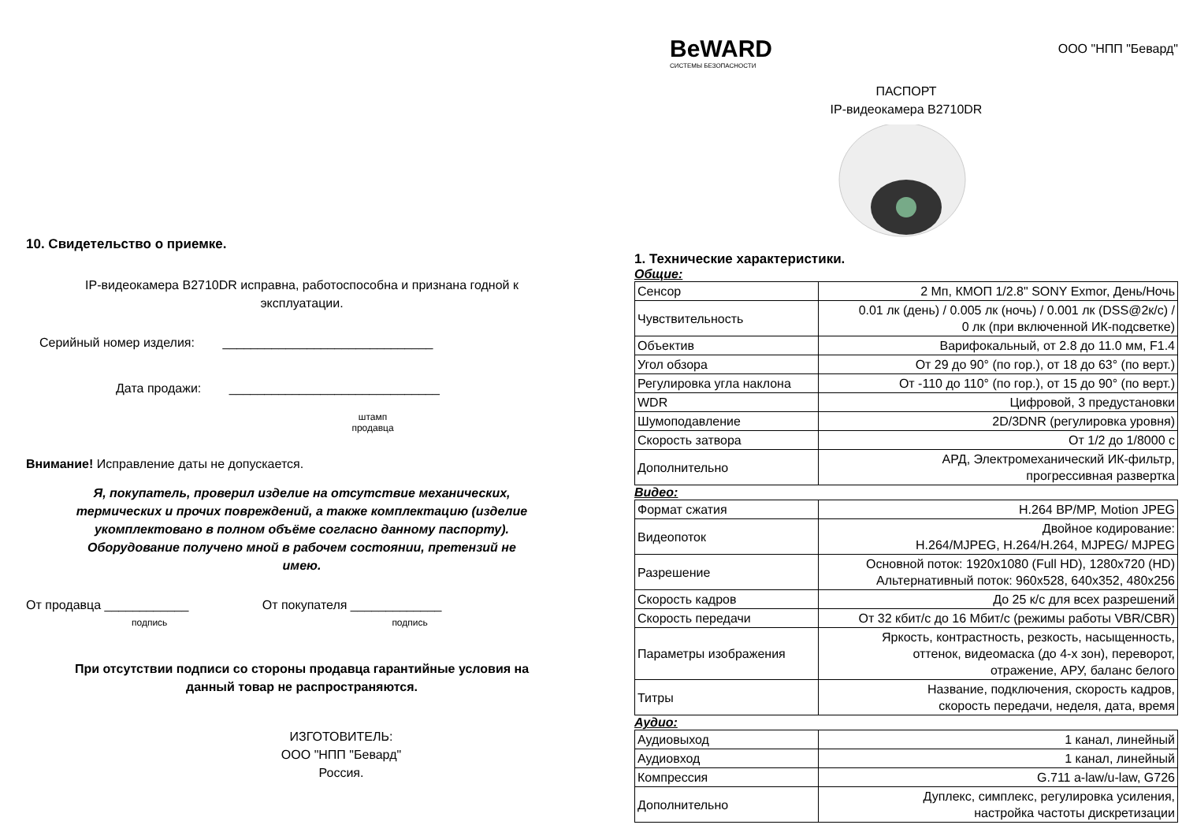10. Свидетельство о приемке.
IP-видеокамера B2710DR исправна, работоспособна и признана годной к
эксплуатации.
Серийный номер изделия: ______________________________
Дата продажи: ______________________________
штамп
продавца
Внимание! Исправление даты не допускается.
Я, покупатель, проверил изделие на отсутствие механических,
термических и прочих повреждений, а также комплектацию (изделие
укомплектовано в полном объёме согласно данному паспорту).
Оборудование получено мной в рабочем состоянии, претензий не
имею.
От продавца ____________ От покупателя _____________
подпись подпись
При отсутствии подписи со стороны продавца гарантийные условия на
данный товар не распространяются.
ИЗГОТОВИТЕЛЬ:
ООО "НПП "Бевард"
Россия.
BeWARD
СИСТЕМЫ БЕЗОПАСНОСТИ
ООО "НПП "Бевард"
ПАСПОРТ
IP-видеокамера B2710DR
1. Технические характеристики.
Общие:
| Сенсор | 2 Мп, КМОП 1/2.8" SONY Exmor, День/Ночь |
| Чувствительность | 0.01 лк (день) / 0.005 лк (ночь) / 0.001 лк (DSS@2к/с) / 0 лк (при включенной ИК-подсветке) |
| Объектив | Варифокальный, от 2.8 до 11.0 мм, F1.4 |
| Угол обзора | От 29 до 90° (по гор.), от 18 до 63° (по верт.) |
| Регулировка угла наклона | От -110 до 110° (по гор.), от 15 до 90° (по верт.) |
| WDR | Цифровой, 3 предустановки |
| Шумоподавление | 2D/3DNR (регулировка уровня) |
| Скорость затвора | От 1/2 до 1/8000 с |
| Дополнительно | АРД, Электромеханический ИК-фильтр, прогрессивная развертка |
Видео:
| Формат сжатия | H.264 BP/MP, Motion JPEG |
| Видеопоток | Двойное кодирование: H.264/MJPEG, H.264/H.264, MJPEG/ MJPEG |
| Разрешение | Основной поток: 1920x1080 (Full HD), 1280x720 (HD) Альтернативный поток: 960x528, 640x352, 480x256 |
| Скорость кадров | До 25 к/с для всех разрешений |
| Скорость передачи | От 32 кбит/с до 16 Мбит/с (режимы работы VBR/CBR) |
| Параметры изображения | Яркость, контрастность, резкость, насыщенность, оттенок, видеомаска (до 4-х зон), переворот, отражение, АРУ, баланс белого |
| Титры | Название, подключения, скорость кадров, скорость передачи, неделя, дата, время |
Аудио:
| Аудиовыход | 1 канал, линейный |
| Аудиовход | 1 канал, линейный |
| Компрессия | G.711 a-law/u-law, G726 |
| Дополнительно | Дуплекс, симплекс, регулировка усиления, настройка частоты дискретизации |